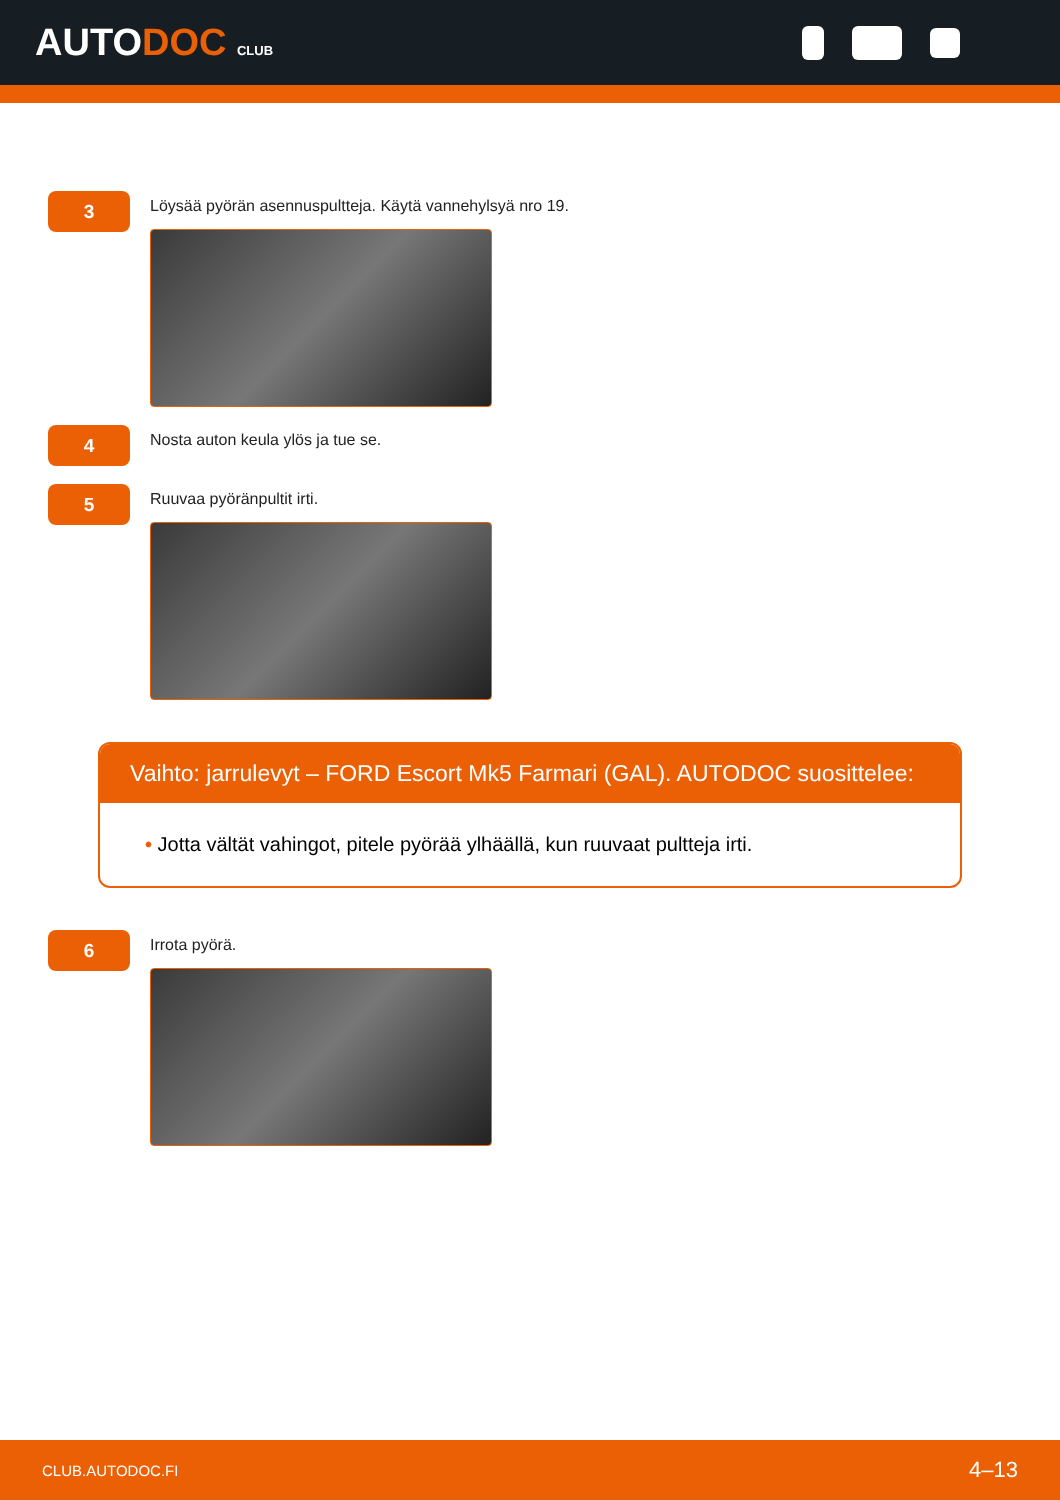AUTODOC CLUB
3
Löysää pyörän asennuspultteja. Käytä vannehylsyä nro 19.
4
Nosta auton keula ylös ja tue se.
5
Ruuvaa pyöränpultit irti.
Vaihto: jarrulevyt – FORD Escort Mk5 Farmari (GAL). AUTODOC suosittelee:
• Jotta vältät vahingot, pitele pyörää ylhäällä, kun ruuvaat pultteja irti.
6
Irrota pyörä.
CLUB.AUTODOC.FI 4–13